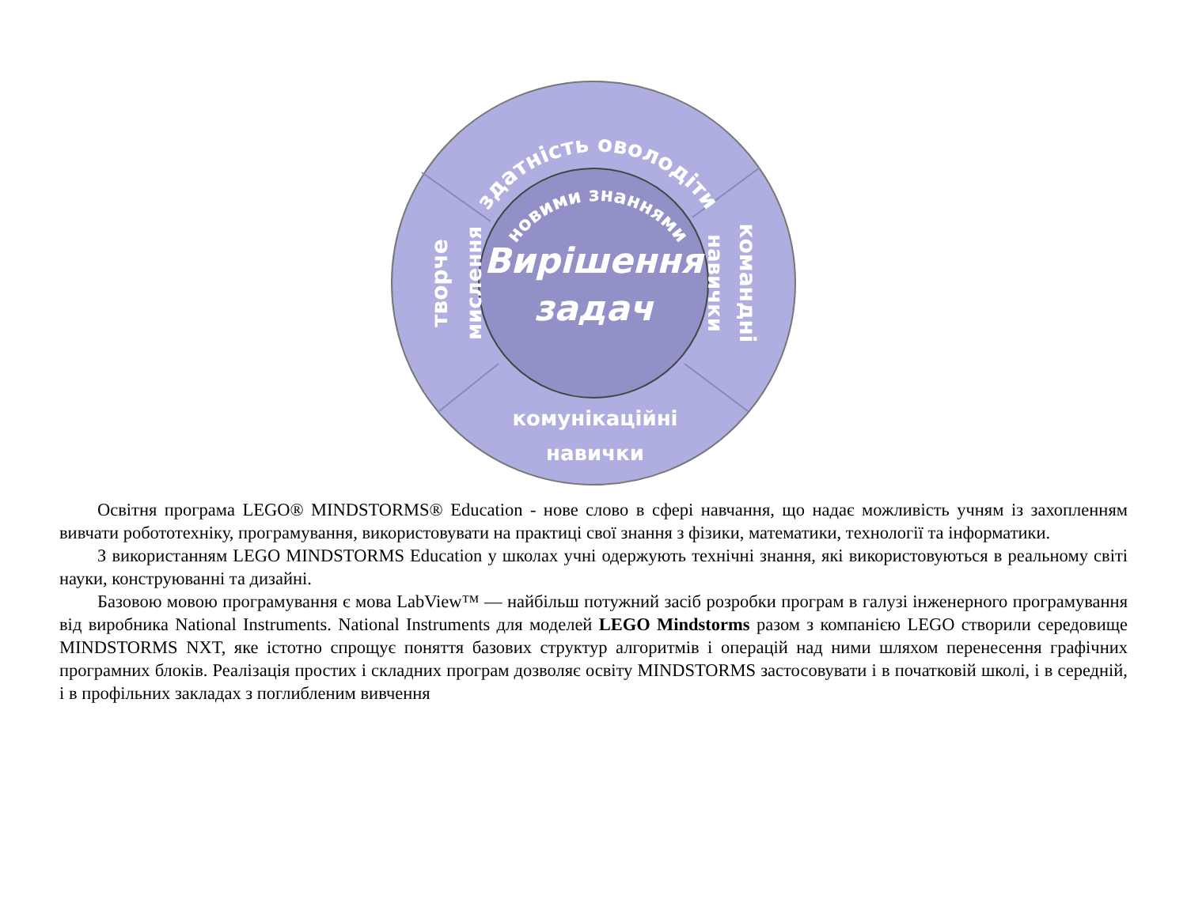здатність оволодіти
новими знаннями
Вирішення
задач
творче
мислення
командні
навички
комунікаційні
навички
Освітня програма LEGO® MINDSTORMS® Education - нове слово в сфері навчання, що надає можливість учням із захопленням вивчати робототехніку, програмування, використовувати на практиці свої знання з фізики, математики, технології та інформатики.
З використанням LEGO MINDSTORMS Education у школах учні одержують технічні знання, які використовуються в реальному світі науки, конструюванні та дизайні.
Базовою мовою програмування є мова LabView™ — найбільш потужний засіб розробки програм в галузі інженерного програмування від виробника National Instruments. National Instruments для моделей LEGO Mindstorms разом з компанією LEGO створили середовище MINDSTORMS NXT, яке істотно спрощує поняття базових структур алгоритмів і операцій над ними шляхом перенесення графічних програмних блоків. Реалізація простих і складних програм дозволяє освіту MINDSTORMS застосовувати і в початковій школі, і в середній, і в профільних закладах з поглибленим вивчення